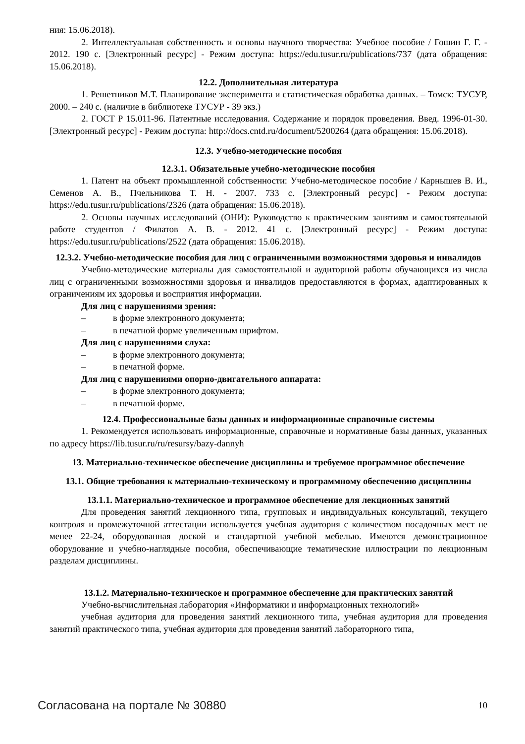ния: 15.06.2018).
2. Интеллектуальная собственность и основы научного творчества: Учебное пособие / Гошин Г. Г. - 2012. 190 с. [Электронный ресурс] - Режим доступа: https://edu.tusur.ru/publications/737 (дата обращения: 15.06.2018).
12.2. Дополнительная литература
1. Решетников М.Т. Планирование эксперимента и статистическая обработка данных. – Томск: ТУСУР, 2000. – 240 с. (наличие в библиотеке ТУСУР - 39 экз.)
2. ГОСТ Р 15.011-96. Патентные исследования. Содержание и порядок проведения. Введ. 1996-01-30. [Электронный ресурс] - Режим доступа: http://docs.cntd.ru/document/5200264 (дата обращения: 15.06.2018).
12.3. Учебно-методические пособия
12.3.1. Обязательные учебно-методические пособия
1. Патент на объект промышленной собственности: Учебно-методическое пособие / Карнышев В. И., Семенов А. В., Пчельникова Т. Н. - 2007. 733 с. [Электронный ресурс] - Режим доступа: https://edu.tusur.ru/publications/2326 (дата обращения: 15.06.2018).
2. Основы научных исследований (ОНИ): Руководство к практическим занятиям и самостоятельной работе студентов / Филатов А. В. - 2012. 41 с. [Электронный ресурс] - Режим доступа: https://edu.tusur.ru/publications/2522 (дата обращения: 15.06.2018).
12.3.2. Учебно-методические пособия для лиц с ограниченными возможностями здоровья и инвалидов
Учебно-методические материалы для самостоятельной и аудиторной работы обучающихся из числа лиц с ограниченными возможностями здоровья и инвалидов предоставляются в формах, адаптированных к ограничениям их здоровья и восприятия информации.
Для лиц с нарушениями зрения:
– в форме электронного документа;
– в печатной форме увеличенным шрифтом.
Для лиц с нарушениями слуха:
– в форме электронного документа;
– в печатной форме.
Для лиц с нарушениями опорно-двигательного аппарата:
– в форме электронного документа;
– в печатной форме.
12.4. Профессиональные базы данных и информационные справочные системы
1. Рекомендуется использовать информационные, справочные и нормативные базы данных, указанных по адресу https://lib.tusur.ru/ru/resursy/bazy-dannyh
13. Материально-техническое обеспечение дисциплины и требуемое программное обеспечение
13.1. Общие требования к материально-техническому и программному обеспечению дисциплины
13.1.1. Материально-техническое и программное обеспечение для лекционных занятий
Для проведения занятий лекционного типа, групповых и индивидуальных консультаций, текущего контроля и промежуточной аттестации используется учебная аудитория с количеством посадочных мест не менее 22-24, оборудованная доской и стандартной учебной мебелью. Имеются демонстрационное оборудование и учебно-наглядные пособия, обеспечивающие тематические иллюстрации по лекционным разделам дисциплины.
13.1.2. Материально-техническое и программное обеспечение для практических занятий
Учебно-вычислительная лаборатория «Информатики и информационных технологий»
учебная аудитория для проведения занятий лекционного типа, учебная аудитория для проведения занятий практического типа, учебная аудитория для проведения занятий лабораторного типа,
Согласована на портале № 30880 10